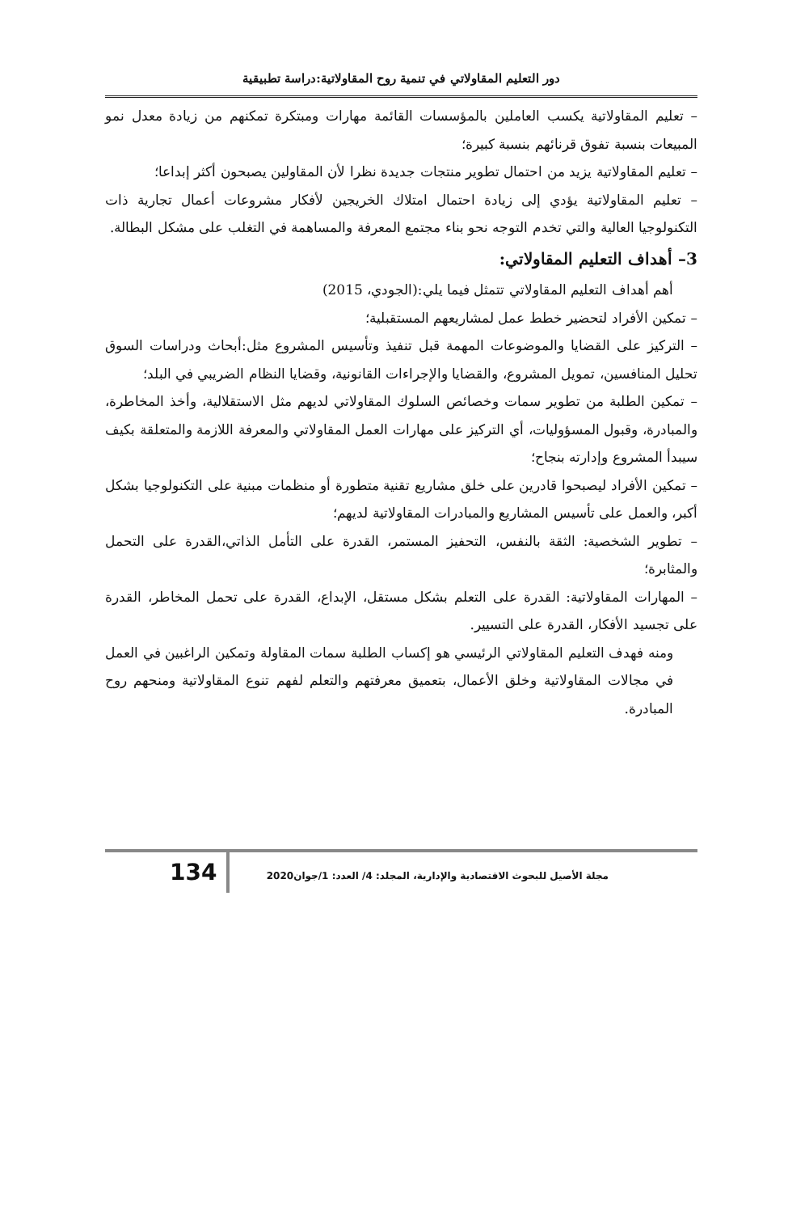دور التعليم المقاولاتي في تنمية روح المقاولاتية:دراسة تطبيقية
– تعليم المقاولاتية يكسب العاملين بالمؤسسات القائمة مهارات ومبتكرة تمكنهم من زيادة معدل نمو المبيعات بنسبة تفوق قرنائهم بنسبة كبيرة؛
– تعليم المقاولاتية يزيد من احتمال تطوير منتجات جديدة نظرا لأن المقاولين يصبحون أكثر إبداعا؛
– تعليم المقاولاتية يؤدي إلى زيادة احتمال امتلاك الخريجين لأفكار مشروعات أعمال تجارية ذات التكنولوجيا العالية والتي تخدم التوجه نحو بناء مجتمع المعرفة والمساهمة في التغلب على مشكل البطالة.
3– أهداف التعليم المقاولاتي:
أهم أهداف التعليم المقاولاتي تتمثل فيما يلي:(الجودي، 2015)
– تمكين الأفراد لتحضير خطط عمل لمشاريعهم المستقبلية؛
– التركيز على القضايا والموضوعات المهمة قبل تنفيذ وتأسيس المشروع مثل:أبحاث ودراسات السوق تحليل المنافسين، تمويل المشروع، والقضايا والإجراءات القانونية، وقضايا النظام الضريبي في البلد؛
– تمكين الطلبة من تطوير سمات وخصائص السلوك المقاولاتي لديهم مثل الاستقلالية، وأخذ المخاطرة، والمبادرة، وقبول المسؤوليات، أي التركيز على مهارات العمل المقاولاتي والمعرفة اللازمة والمتعلقة بكيف سيبدأ المشروع وإدارته بنجاح؛
– تمكين الأفراد ليصبحوا قادرين على خلق مشاريع تقنية متطورة أو منظمات مبنية على التكنولوجيا بشكل أكبر، والعمل على تأسيس المشاريع والمبادرات المقاولاتية لديهم؛
– تطوير الشخصية: الثقة بالنفس، التحفيز المستمر، القدرة على التأمل الذاتي،القدرة على التحمل والمثابرة؛
– المهارات المقاولاتية: القدرة على التعلم بشكل مستقل، الإبداع، القدرة على تحمل المخاطر، القدرة على تجسيد الأفكار، القدرة على التسيير.
ومنه فهدف التعليم المقاولاتي الرئيسي هو إكساب الطلبة سمات المقاولة وتمكين الراغبين في العمل في مجالات المقاولاتية وخلق الأعمال، بتعميق معرفتهم والتعلم لفهم تنوع المقاولاتية ومنحهم روح المبادرة.
مجلة الأصيل للبحوث الاقتصادية والإدارية، المجلد: 4/ العدد: 1/جوان2020
134